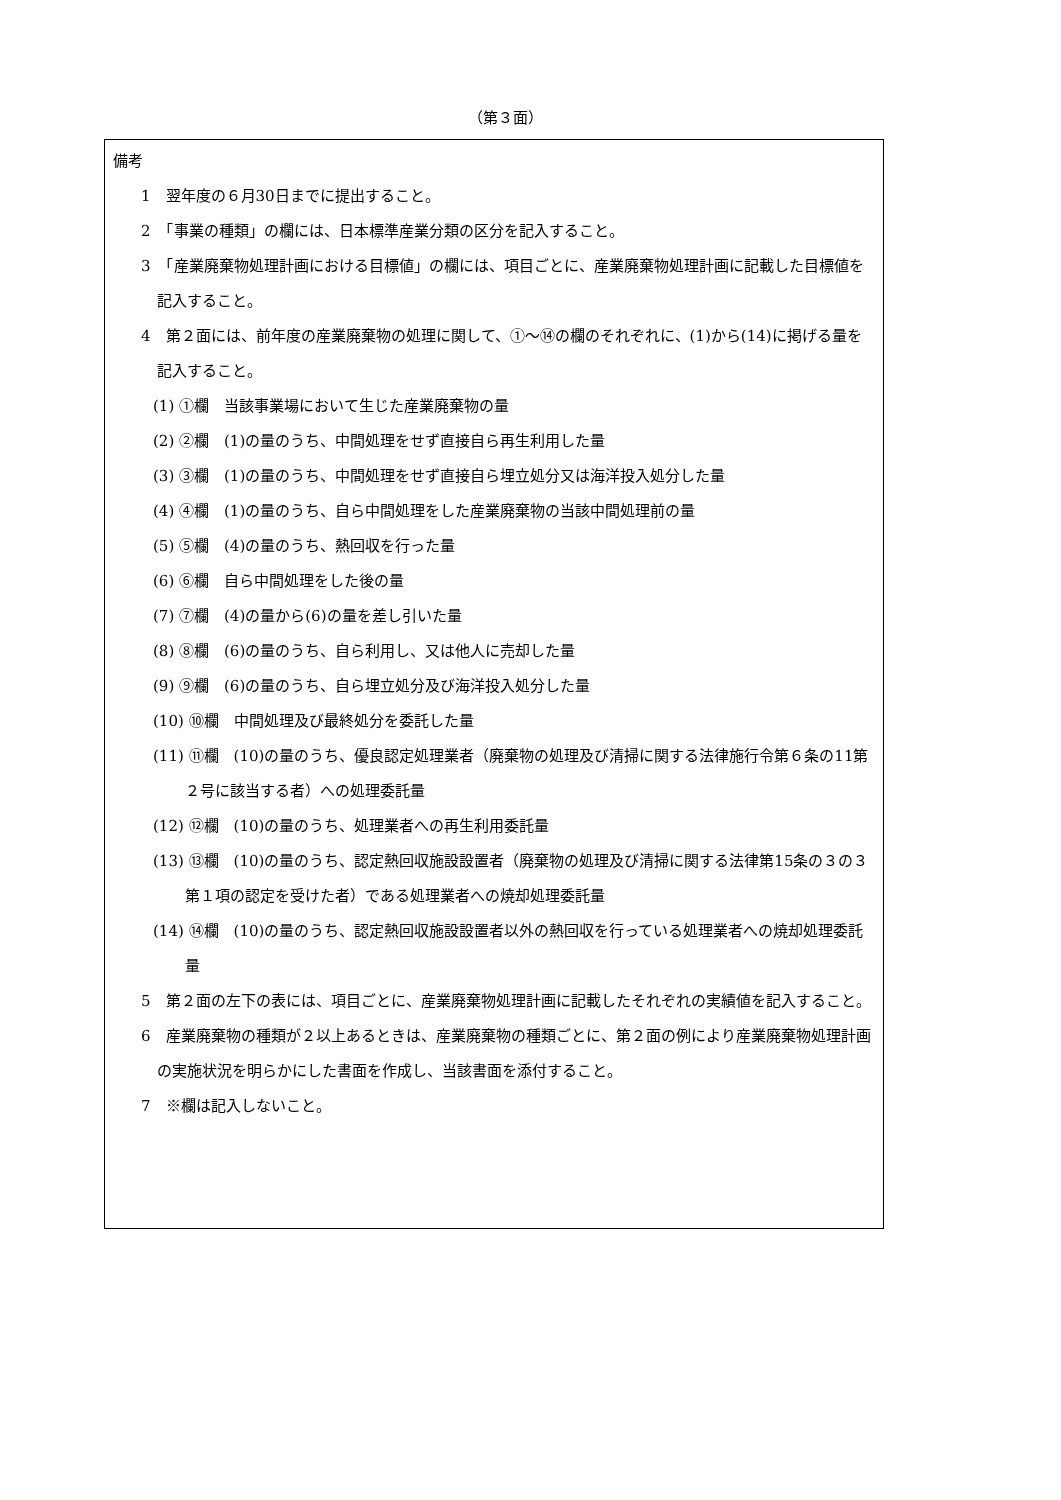（第３面）
備考
1　翌年度の６月30日までに提出すること。
2　「事業の種類」の欄には、日本標準産業分類の区分を記入すること。
3　「産業廃棄物処理計画における目標値」の欄には、項目ごとに、産業廃棄物処理計画に記載した目標値を記入すること。
4　第２面には、前年度の産業廃棄物の処理に関して、①～⑭の欄のそれぞれに、(1)から(14)に掲げる量を記入すること。
(1) ①欄　当該事業場において生じた産業廃棄物の量
(2) ②欄　(1)の量のうち、中間処理をせず直接自ら再生利用した量
(3) ③欄　(1)の量のうち、中間処理をせず直接自ら埋立処分又は海洋投入処分した量
(4) ④欄　(1)の量のうち、自ら中間処理をした産業廃棄物の当該中間処理前の量
(5) ⑤欄　(4)の量のうち、熱回収を行った量
(6) ⑥欄　自ら中間処理をした後の量
(7) ⑦欄　(4)の量から(6)の量を差し引いた量
(8) ⑧欄　(6)の量のうち、自ら利用し、又は他人に売却した量
(9) ⑨欄　(6)の量のうち、自ら埋立処分及び海洋投入処分した量
(10) ⑩欄　中間処理及び最終処分を委託した量
(11) ⑪欄　(10)の量のうち、優良認定処理業者（廃棄物の処理及び清掃に関する法律施行令第６条の11第２号に該当する者）への処理委託量
(12) ⑫欄　(10)の量のうち、処理業者への再生利用委託量
(13) ⑬欄　(10)の量のうち、認定熱回収施設設置者（廃棄物の処理及び清掃に関する法律第15条の３の３第１項の認定を受けた者）である処理業者への焼却処理委託量
(14) ⑭欄　(10)の量のうち、認定熱回収施設設置者以外の熱回収を行っている処理業者への焼却処理委託量
5　第２面の左下の表には、項目ごとに、産業廃棄物処理計画に記載したそれぞれの実績値を記入すること。
6　産業廃棄物の種類が２以上あるときは、産業廃棄物の種類ごとに、第２面の例により産業廃棄物処理計画の実施状況を明らかにした書面を作成し、当該書面を添付すること。
7　※欄は記入しないこと。